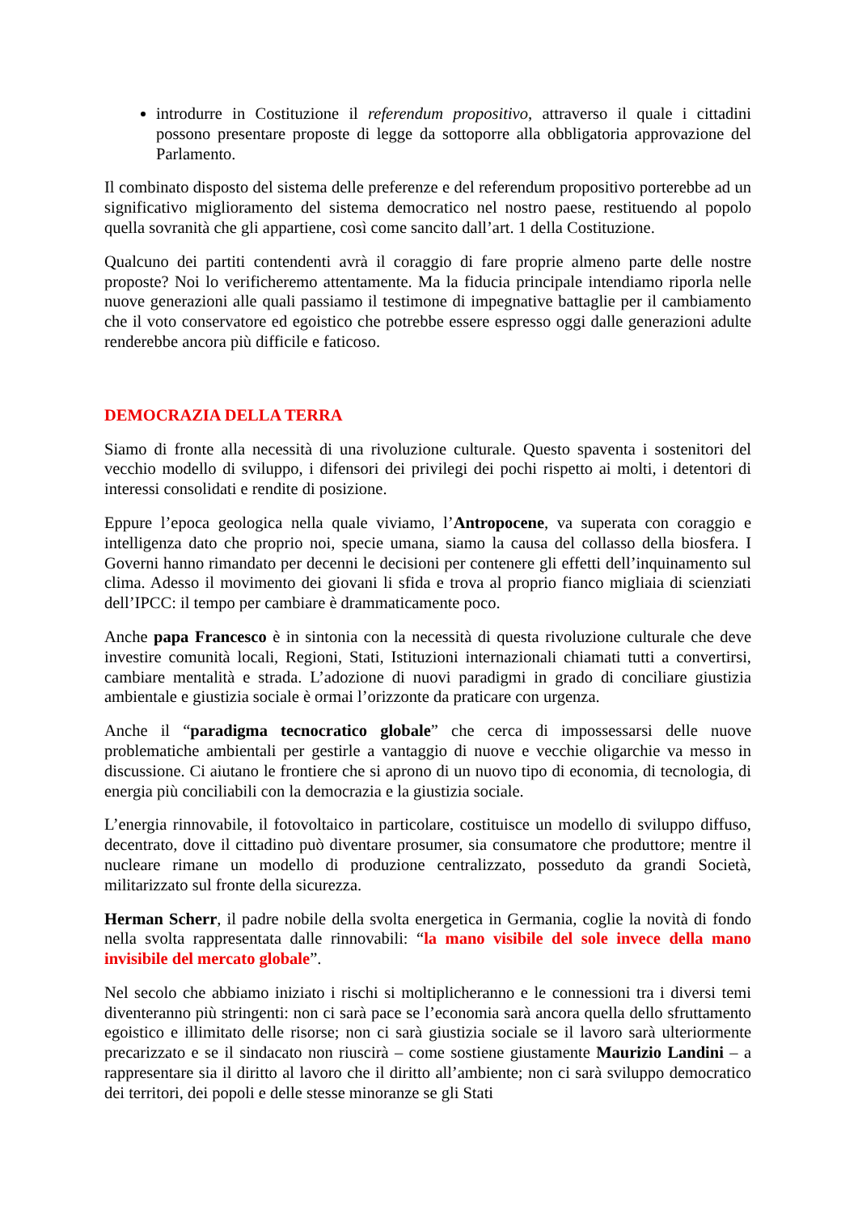introdurre in Costituzione il referendum propositivo, attraverso il quale i cittadini possono presentare proposte di legge da sottoporre alla obbligatoria approvazione del Parlamento.
Il combinato disposto del sistema delle preferenze e del referendum propositivo porterebbe ad un significativo miglioramento del sistema democratico nel nostro paese, restituendo al popolo quella sovranità che gli appartiene, così come sancito dall’art. 1 della Costituzione.
Qualcuno dei partiti contendenti avrà il coraggio di fare proprie almeno parte delle nostre proposte? Noi lo verificheremo attentamente. Ma la fiducia principale intendiamo riporla nelle nuove generazioni alle quali passiamo il testimone di impegnative battaglie per il cambiamento che il voto conservatore ed egoistico che potrebbe essere espresso oggi dalle generazioni adulte renderebbe ancora più difficile e faticoso.
DEMOCRAZIA DELLA TERRA
Siamo di fronte alla necessità di una rivoluzione culturale. Questo spaventa i sostenitori del vecchio modello di sviluppo, i difensori dei privilegi dei pochi rispetto ai molti, i detentori di interessi consolidati e rendite di posizione.
Eppure l’epoca geologica nella quale viviamo, l’Antropocene, va superata con coraggio e intelligenza dato che proprio noi, specie umana, siamo la causa del collasso della biosfera. I Governi hanno rimandato per decenni le decisioni per contenere gli effetti dell’inquinamento sul clima. Adesso il movimento dei giovani li sfida e trova al proprio fianco migliaia di scienziati dell’IPCC: il tempo per cambiare è drammaticamente poco.
Anche papa Francesco è in sintonia con la necessità di questa rivoluzione culturale che deve investire comunità locali, Regioni, Stati, Istituzioni internazionali chiamati tutti a convertirsi, cambiare mentalità e strada. L’adozione di nuovi paradigmi in grado di conciliare giustizia ambientale e giustizia sociale è ormai l’orizzonte da praticare con urgenza.
Anche il “paradigma tecnocratico globale” che cerca di impossessarsi delle nuove problematiche ambientali per gestirle a vantaggio di nuove e vecchie oligarchie va messo in discussione. Ci aiutano le frontiere che si aprono di un nuovo tipo di economia, di tecnologia, di energia più conciliabili con la democrazia e la giustizia sociale.
L’energia rinnovabile, il fotovoltaico in particolare, costituisce un modello di sviluppo diffuso, decentrato, dove il cittadino può diventare prosumer, sia consumatore che produttore; mentre il nucleare rimane un modello di produzione centralizzato, posseduto da grandi Società, militarizzato sul fronte della sicurezza.
Herman Scherr, il padre nobile della svolta energetica in Germania, coglie la novità di fondo nella svolta rappresentata dalle rinnovabili: “la mano visibile del sole invece della mano invisibile del mercato globale”.
Nel secolo che abbiamo iniziato i rischi si moltiplicheranno e le connessioni tra i diversi temi diventeranno più stringenti: non ci sarà pace se l’economia sarà ancora quella dello sfruttamento egoistico e illimitato delle risorse; non ci sarà giustizia sociale se il lavoro sarà ulteriormente precarizzato e se il sindacato non riuscirà – come sostiene giustamente Maurizio Landini – a rappresentare sia il diritto al lavoro che il diritto all’ambiente; non ci sarà sviluppo democratico dei territori, dei popoli e delle stesse minoranze se gli Stati